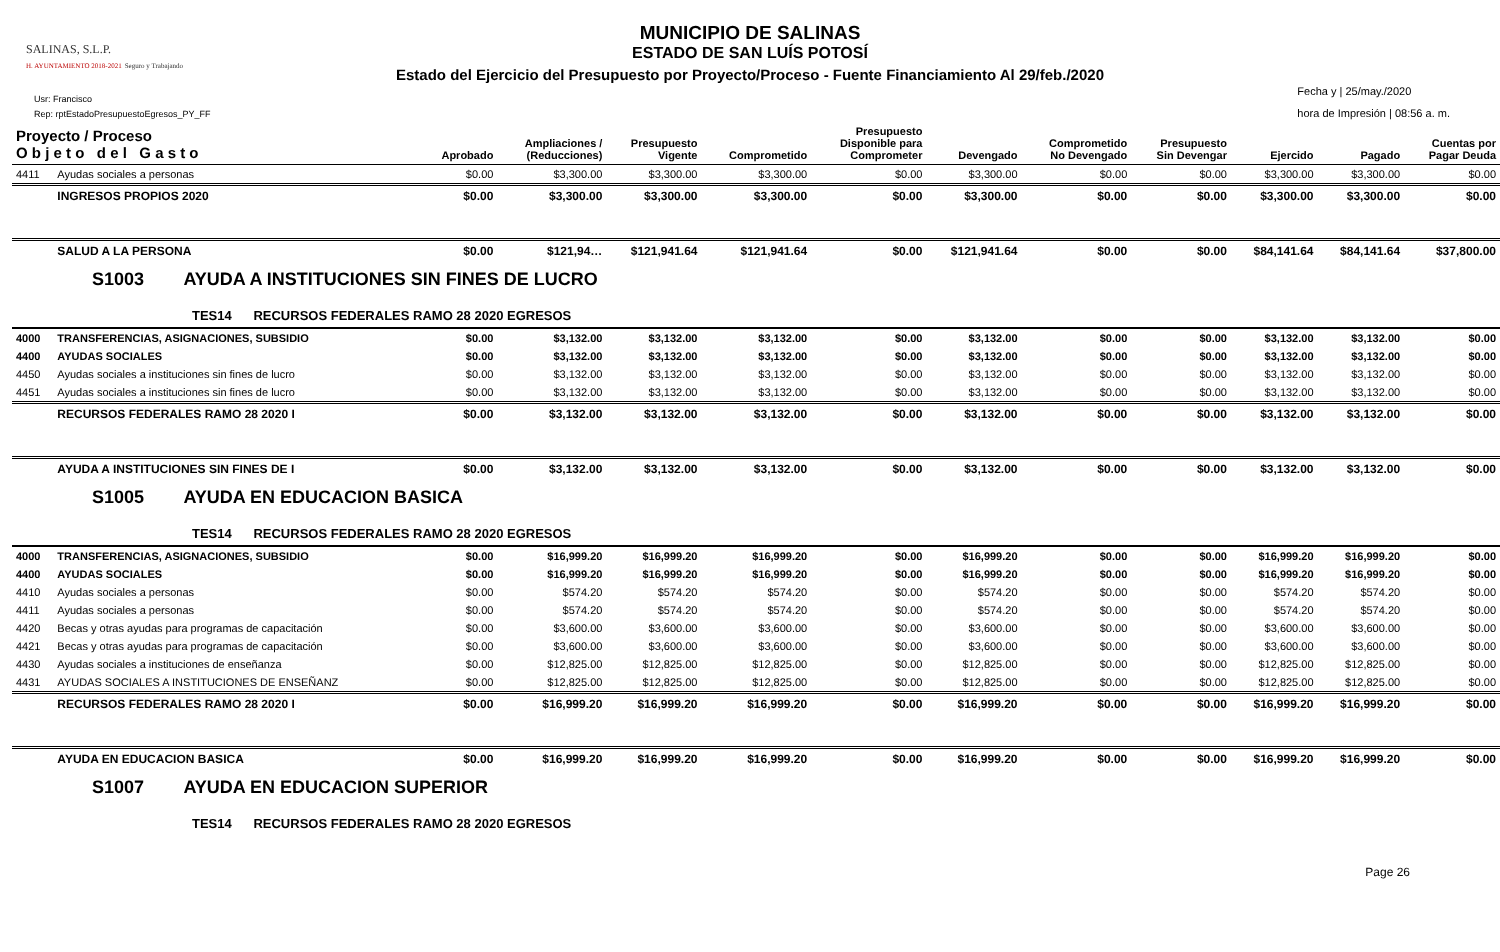MUNICIPIO DE SALINAS
ESTADO DE SAN LUÍS POTOSÍ
Estado del Ejercicio del Presupuesto por Proyecto/Proceso - Fuente Financiamiento Al 29/feb./2020
SALINAS, S.L.P.
H. AYUNTAMIENTO 2018-2021 Seguro y Trabajando
Usr: Francisco
Rep: rptEstadoPresupuestoEgresos_PY_FF
Fecha y | 25/may./2020
hora de Impresión | 08:56 a. m.
| Proyecto / Proceso O b j e t o d e l G a s t o | | Aprobado | Ampliaciones / (Reducciones) | Presupuesto Vigente | Comprometido | Presupuesto Disponible para Comprometer | Devengado | Comprometido No Devengado | Presupuesto Sin Devengar | Ejercido | Pagado | Cuentas por Pagar Deuda |
| --- | --- | --- | --- | --- | --- | --- | --- | --- | --- | --- | --- | --- |
| 4411 | Ayudas sociales a personas | $0.00 | $3,300.00 | $3,300.00 | $3,300.00 | $0.00 | $3,300.00 | $0.00 | $0.00 | $3,300.00 | $3,300.00 | $0.00 |
| | INGRESOS PROPIOS 2020 | $0.00 | $3,300.00 | $3,300.00 | $3,300.00 | $0.00 | $3,300.00 | $0.00 | $0.00 | $3,300.00 | $3,300.00 | $0.00 |
| | SALUD A LA PERSONA | $0.00 | $121,94… | $121,941.64 | $121,941.64 | $0.00 | $121,941.64 | $0.00 | $0.00 | $84,141.64 | $84,141.64 | $37,800.00 |
| S1003 AYUDA A INSTITUCIONES SIN FINES DE LUCRO | | | | | | | | | | | | |
| TES14 RECURSOS FEDERALES RAMO 28 2020 EGRESOS | | | | | | | | | | | | |
| 4000 | TRANSFERENCIAS, ASIGNACIONES, SUBSIDIO | $0.00 | $3,132.00 | $3,132.00 | $3,132.00 | $0.00 | $3,132.00 | $0.00 | $0.00 | $3,132.00 | $3,132.00 | $0.00 |
| 4400 | AYUDAS SOCIALES | $0.00 | $3,132.00 | $3,132.00 | $3,132.00 | $0.00 | $3,132.00 | $0.00 | $0.00 | $3,132.00 | $3,132.00 | $0.00 |
| 4450 | Ayudas sociales a instituciones sin fines de lucro | $0.00 | $3,132.00 | $3,132.00 | $3,132.00 | $0.00 | $3,132.00 | $0.00 | $0.00 | $3,132.00 | $3,132.00 | $0.00 |
| 4451 | Ayudas sociales a instituciones sin fines de lucro | $0.00 | $3,132.00 | $3,132.00 | $3,132.00 | $0.00 | $3,132.00 | $0.00 | $0.00 | $3,132.00 | $3,132.00 | $0.00 |
| | RECURSOS FEDERALES RAMO 28 2020 I | $0.00 | $3,132.00 | $3,132.00 | $3,132.00 | $0.00 | $3,132.00 | $0.00 | $0.00 | $3,132.00 | $3,132.00 | $0.00 |
| | AYUDA A INSTITUCIONES SIN FINES DE I | $0.00 | $3,132.00 | $3,132.00 | $3,132.00 | $0.00 | $3,132.00 | $0.00 | $0.00 | $3,132.00 | $3,132.00 | $0.00 |
| S1005 AYUDA EN EDUCACION BASICA | | | | | | | | | | | | |
| TES14 RECURSOS FEDERALES RAMO 28 2020 EGRESOS | | | | | | | | | | | | |
| 4000 | TRANSFERENCIAS, ASIGNACIONES, SUBSIDIO | $0.00 | $16,999.20 | $16,999.20 | $16,999.20 | $0.00 | $16,999.20 | $0.00 | $0.00 | $16,999.20 | $16,999.20 | $0.00 |
| 4400 | AYUDAS SOCIALES | $0.00 | $16,999.20 | $16,999.20 | $16,999.20 | $0.00 | $16,999.20 | $0.00 | $0.00 | $16,999.20 | $16,999.20 | $0.00 |
| 4410 | Ayudas sociales a personas | $0.00 | $574.20 | $574.20 | $574.20 | $0.00 | $574.20 | $0.00 | $0.00 | $574.20 | $574.20 | $0.00 |
| 4411 | Ayudas sociales a personas | $0.00 | $574.20 | $574.20 | $574.20 | $0.00 | $574.20 | $0.00 | $0.00 | $574.20 | $574.20 | $0.00 |
| 4420 | Becas y otras ayudas para programas de capacitación | $0.00 | $3,600.00 | $3,600.00 | $3,600.00 | $0.00 | $3,600.00 | $0.00 | $0.00 | $3,600.00 | $3,600.00 | $0.00 |
| 4421 | Becas y otras ayudas para programas de capacitación | $0.00 | $3,600.00 | $3,600.00 | $3,600.00 | $0.00 | $3,600.00 | $0.00 | $0.00 | $3,600.00 | $3,600.00 | $0.00 |
| 4430 | Ayudas sociales a instituciones de enseñanza | $0.00 | $12,825.00 | $12,825.00 | $12,825.00 | $0.00 | $12,825.00 | $0.00 | $0.00 | $12,825.00 | $12,825.00 | $0.00 |
| 4431 | AYUDAS SOCIALES A INSTITUCIONES DE ENSEÑANZ | $0.00 | $12,825.00 | $12,825.00 | $12,825.00 | $0.00 | $12,825.00 | $0.00 | $0.00 | $12,825.00 | $12,825.00 | $0.00 |
| | RECURSOS FEDERALES RAMO 28 2020 I | $0.00 | $16,999.20 | $16,999.20 | $16,999.20 | $0.00 | $16,999.20 | $0.00 | $0.00 | $16,999.20 | $16,999.20 | $0.00 |
| | AYUDA EN EDUCACION BASICA | $0.00 | $16,999.20 | $16,999.20 | $16,999.20 | $0.00 | $16,999.20 | $0.00 | $0.00 | $16,999.20 | $16,999.20 | $0.00 |
| S1007 AYUDA EN EDUCACION SUPERIOR | | | | | | | | | | | | |
| TES14 RECURSOS FEDERALES RAMO 28 2020 EGRESOS | | | | | | | | | | | | |
Page 26